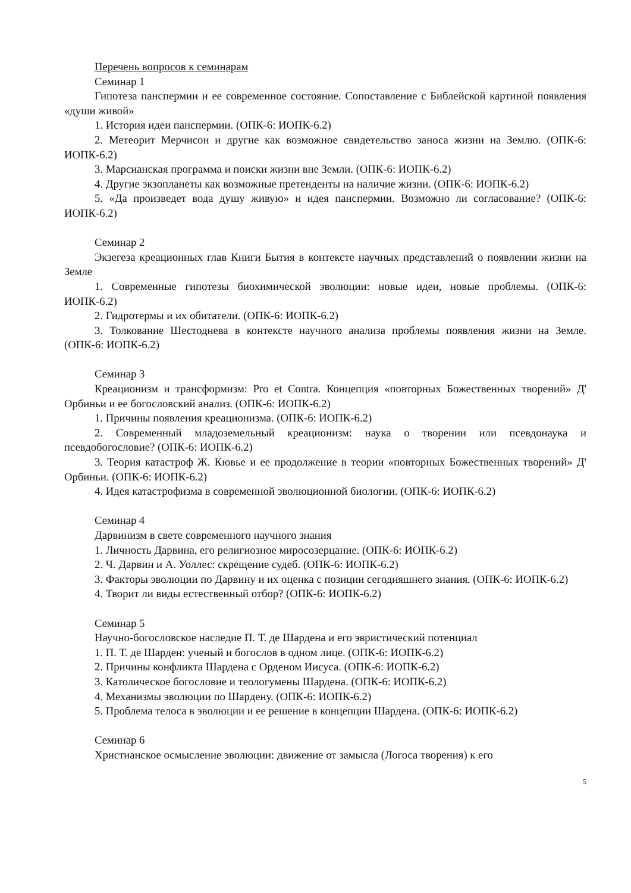Перечень вопросов к семинарам
Семинар 1
Гипотеза панспермии и ее современное состояние. Сопоставление с Библейской картиной появления «души живой»
1. История идеи панспермии. (ОПК-6: ИОПК-6.2)
2. Метеорит Мерчисон и другие как возможное свидетельство заноса жизни на Землю. (ОПК-6: ИОПК-6.2)
3. Марсианская программа и поиски жизни вне Земли. (ОПК-6: ИОПК-6.2)
4. Другие экзопланеты как возможные претенденты на наличие жизни. (ОПК-6: ИОПК-6.2)
5. «Да произведет вода душу живую» и идея панспермии. Возможно ли согласование? (ОПК-6: ИОПК-6.2)
Семинар 2
Экзегеза креационных глав Книги Бытия в контексте научных представлений о появлении жизни на Земле
1. Современные гипотезы биохимической эволюции: новые идеи, новые проблемы. (ОПК-6: ИОПК-6.2)
2. Гидротермы и их обитатели. (ОПК-6: ИОПК-6.2)
3. Толкование Шестоднева в контексте научного анализа проблемы появления жизни на Земле. (ОПК-6: ИОПК-6.2)
Семинар 3
Креационизм и трансформизм: Pro et Contra. Концепция «повторных Божественных творений» Д' Орбиньи и ее богословский анализ. (ОПК-6: ИОПК-6.2)
1. Причины появления креационизма. (ОПК-6: ИОПК-6.2)
2. Современный младоземельный креационизм: наука о творении или псевдонаука и псевдобогословие? (ОПК-6: ИОПК-6.2)
3. Теория катастроф Ж. Кювье и ее продолжение в теории «повторных Божественных творений» Д' Орбиньи. (ОПК-6: ИОПК-6.2)
4. Идея катастрофизма в современной эволюционной биологии. (ОПК-6: ИОПК-6.2)
Семинар 4
Дарвинизм в свете современного научного знания
1. Личность Дарвина, его религиозное миросозерцание. (ОПК-6: ИОПК-6.2)
2. Ч. Дарвин и А. Уоллес: скрещение судеб. (ОПК-6: ИОПК-6.2)
3. Факторы эволюции по Дарвину и их оценка с позиции сегодняшнего знания. (ОПК-6: ИОПК-6.2)
4. Творит ли виды естественный отбор? (ОПК-6: ИОПК-6.2)
Семинар 5
Научно-богословское наследие П. Т. де Шардена и его эвристический потенциал
1. П. Т. де Шарден: ученый и богослов в одном лице. (ОПК-6: ИОПК-6.2)
2. Причины конфликта Шардена с Орденом Иисуса. (ОПК-6: ИОПК-6.2)
3. Католическое богословие и теологумены Шардена. (ОПК-6: ИОПК-6.2)
4. Механизмы эволюции по Шардену. (ОПК-6: ИОПК-6.2)
5. Проблема телоса в эволюции и ее решение в концепции Шардена. (ОПК-6: ИОПК-6.2)
Семинар 6
Христианское осмысление эволюции: движение от замысла (Логоса творения) к его
5